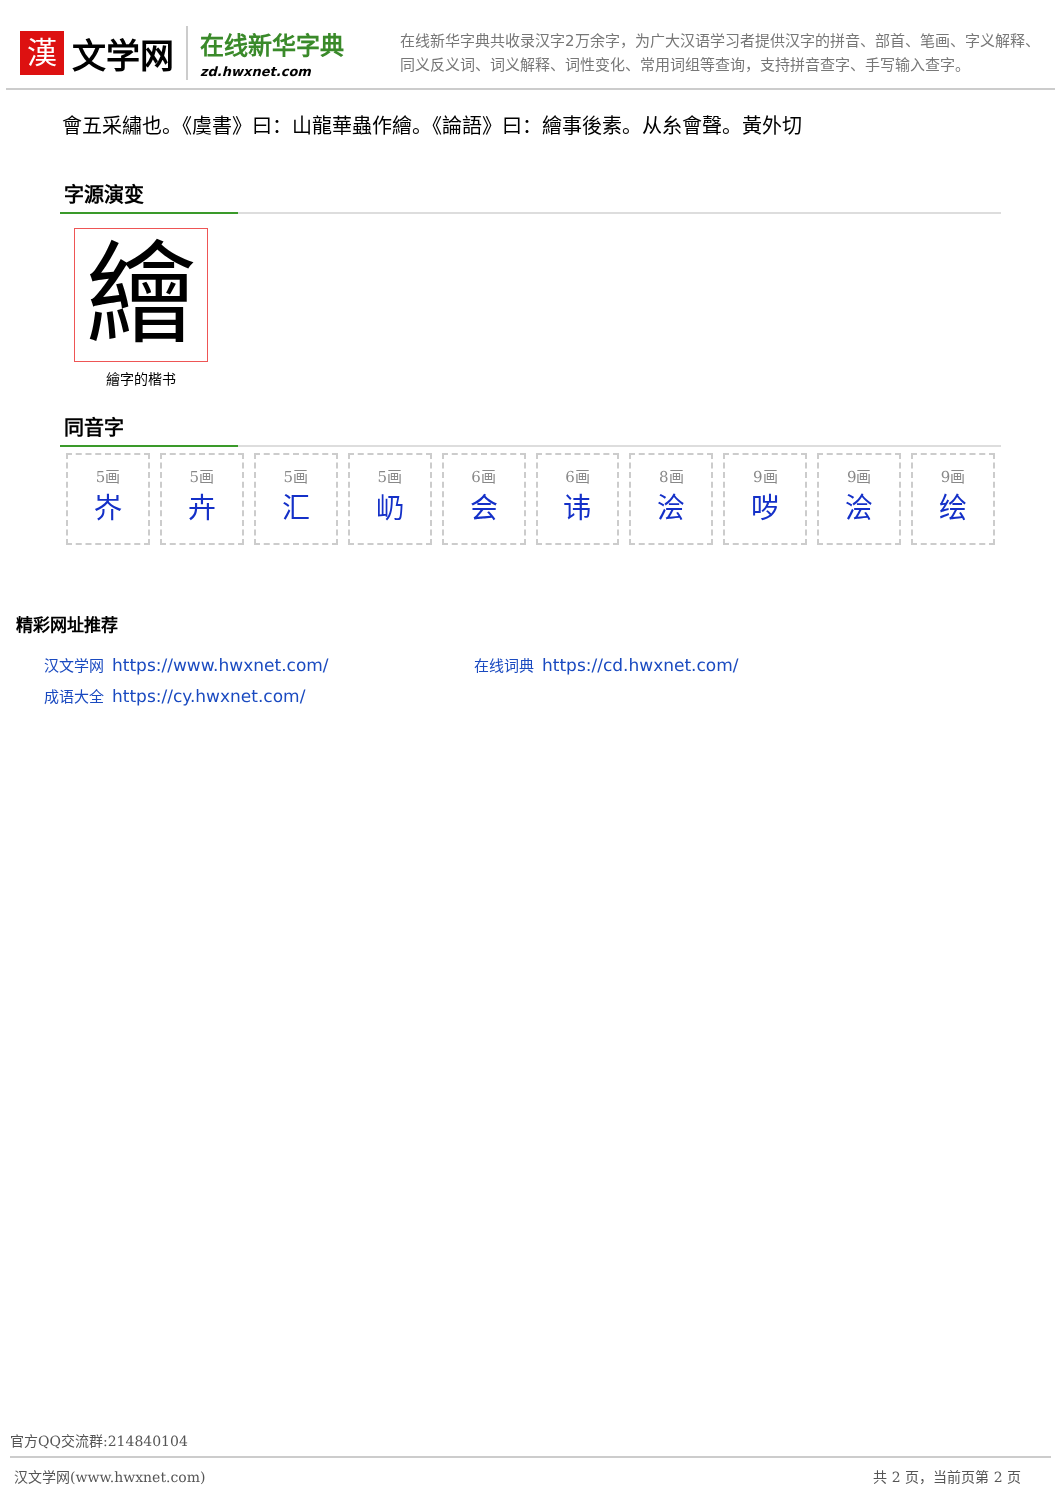漢
文学网
在线新华字典
zd.hwxnet.com
在线新华字典共收录汉字2万余字，为广大汉语学习者提供汉字的拼音、部首、笔画、字义解释、同义反义词、词义解释、词性变化、常用词组等查询，支持拼音查字、手写输入查字。
會五采繡也。《虞書》曰：山龍華蟲作繪。《論語》曰：繪事後素。从糸會聲。黃外切
字源演变
繪
繪字的楷书
同音字
5画
岕
5画
卉
5画
汇
5画
屷
6画
会
6画
讳
8画
浍
9画
哕
9画
浍
9画
绘
精彩网址推荐
汉文学网 https://www.hwxnet.com/
在线词典 https://cd.hwxnet.com/
成语大全 https://cy.hwxnet.com/
官方QQ交流群:214840104
汉文学网(www.hwxnet.com) 共 2 页，当前页第 2 页